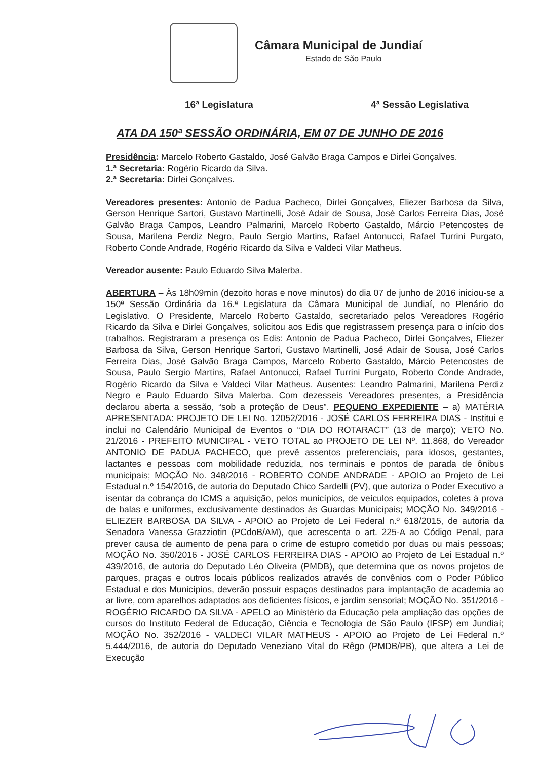Câmara Municipal de Jundiaí
Estado de São Paulo
16ª Legislatura 4ª Sessão Legislativa
ATA DA 150ª SESSÃO ORDINÁRIA, EM 07 DE JUNHO DE 2016
Presidência: Marcelo Roberto Gastaldo, José Galvão Braga Campos e Dirlei Gonçalves.
1.ª Secretaria: Rogério Ricardo da Silva.
2.ª Secretaria: Dirlei Gonçalves.
Vereadores presentes: Antonio de Padua Pacheco, Dirlei Gonçalves, Eliezer Barbosa da Silva, Gerson Henrique Sartori, Gustavo Martinelli, José Adair de Sousa, José Carlos Ferreira Dias, José Galvão Braga Campos, Leandro Palmarini, Marcelo Roberto Gastaldo, Márcio Petencostes de Sousa, Marilena Perdiz Negro, Paulo Sergio Martins, Rafael Antonucci, Rafael Turrini Purgato, Roberto Conde Andrade, Rogério Ricardo da Silva e Valdeci Vilar Matheus.
Vereador ausente: Paulo Eduardo Silva Malerba.
ABERTURA – Às 18h09min (dezoito horas e nove minutos) do dia 07 de junho de 2016 iniciou-se a 150ª Sessão Ordinária da 16.ª Legislatura da Câmara Municipal de Jundiaí, no Plenário do Legislativo. O Presidente, Marcelo Roberto Gastaldo, secretariado pelos Vereadores Rogério Ricardo da Silva e Dirlei Gonçalves, solicitou aos Edis que registrassem presença para o início dos trabalhos. Registraram a presença os Edis: Antonio de Padua Pacheco, Dirlei Gonçalves, Eliezer Barbosa da Silva, Gerson Henrique Sartori, Gustavo Martinelli, José Adair de Sousa, José Carlos Ferreira Dias, José Galvão Braga Campos, Marcelo Roberto Gastaldo, Márcio Petencostes de Sousa, Paulo Sergio Martins, Rafael Antonucci, Rafael Turrini Purgato, Roberto Conde Andrade, Rogério Ricardo da Silva e Valdeci Vilar Matheus. Ausentes: Leandro Palmarini, Marilena Perdiz Negro e Paulo Eduardo Silva Malerba. Com dezesseis Vereadores presentes, a Presidência declarou aberta a sessão, “sob a proteção de Deus”. PEQUENO EXPEDIENTE – a) MATÉRIA APRESENTADA: PROJETO DE LEI No. 12052/2016 - JOSÉ CARLOS FERREIRA DIAS - Institui e inclui no Calendário Municipal de Eventos o “DIA DO ROTARACT” (13 de março); VETO No. 21/2016 - PREFEITO MUNICIPAL - VETO TOTAL ao PROJETO DE LEI Nº. 11.868, do Vereador ANTONIO DE PADUA PACHECO, que prevê assentos preferenciais, para idosos, gestantes, lactantes e pessoas com mobilidade reduzida, nos terminais e pontos de parada de ônibus municipais; MOÇÃO No. 348/2016 - ROBERTO CONDE ANDRADE - APOIO ao Projeto de Lei Estadual n.º 154/2016, de autoria do Deputado Chico Sardelli (PV), que autoriza o Poder Executivo a isentar da cobrança do ICMS a aquisição, pelos municípios, de veículos equipados, coletes à prova de balas e uniformes, exclusivamente destinados às Guardas Municipais; MOÇÃO No. 349/2016 - ELIEZER BARBOSA DA SILVA - APOIO ao Projeto de Lei Federal n.º 618/2015, de autoria da Senadora Vanessa Grazziotin (PCdoB/AM), que acrescenta o art. 225-A ao Código Penal, para prever causa de aumento de pena para o crime de estupro cometido por duas ou mais pessoas; MOÇÃO No. 350/2016 - JOSÉ CARLOS FERREIRA DIAS - APOIO ao Projeto de Lei Estadual n.º 439/2016, de autoria do Deputado Léo Oliveira (PMDB), que determina que os novos projetos de parques, praças e outros locais públicos realizados através de convênios com o Poder Público Estadual e dos Municípios, deverão possuir espaços destinados para implantação de academia ao ar livre, com aparelhos adaptados aos deficientes físicos, e jardim sensorial; MOÇÃO No. 351/2016 - ROGÉRIO RICARDO DA SILVA - APELO ao Ministério da Educação pela ampliação das opções de cursos do Instituto Federal de Educação, Ciência e Tecnologia de São Paulo (IFSP) em Jundiaí; MOÇÃO No. 352/2016 - VALDECI VILAR MATHEUS - APOIO ao Projeto de Lei Federal n.º 5.444/2016, de autoria do Deputado Veneziano Vital do Rêgo (PMDB/PB), que altera a Lei de Execução